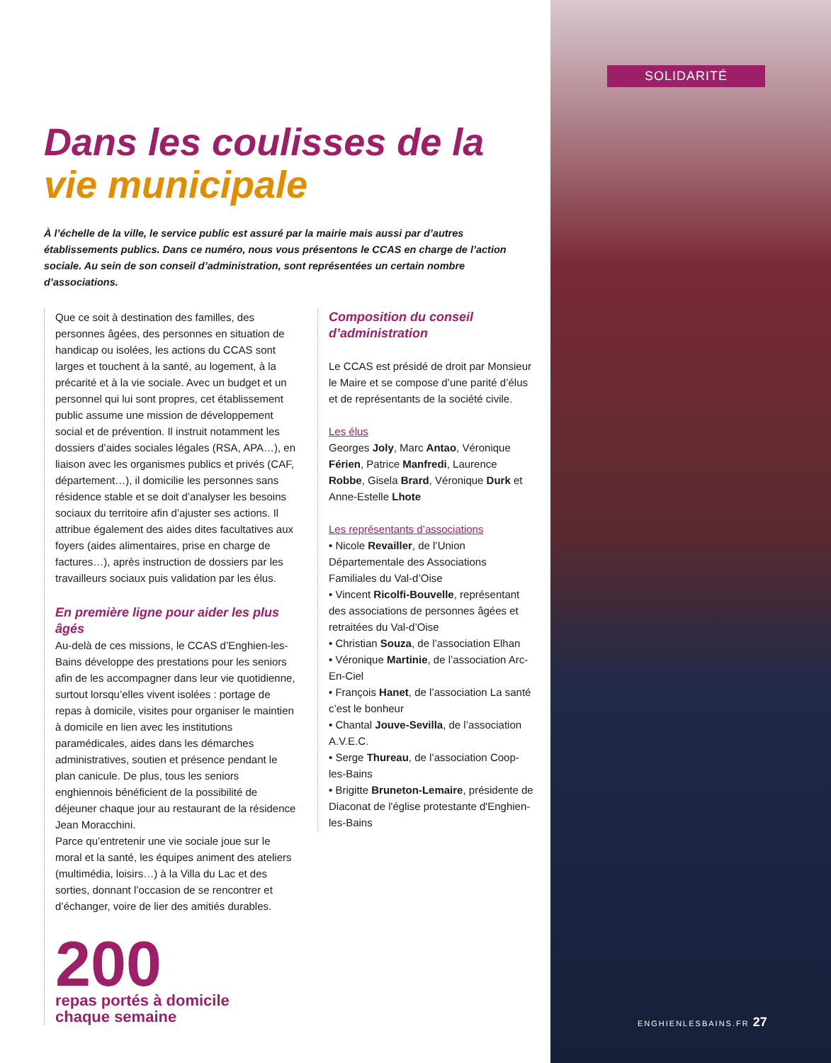SOLIDARITÉ
Dans les coulisses de la
vie municipale
À l’échelle de la ville, le service public est assuré par la mairie mais aussi par d’autres établissements publics. Dans ce numéro, nous vous présentons le CCAS en charge de l’action sociale. Au sein de son conseil d’administration, sont représentées un certain nombre d’associations.
Que ce soit à destination des familles, des personnes âgées, des personnes en situation de handicap ou isolées, les actions du CCAS sont larges et touchent à la santé, au logement, à la précarité et à la vie sociale. Avec un budget et un personnel qui lui sont propres, cet établissement public assume une mission de développement social et de prévention. Il instruit notamment les dossiers d’aides sociales légales (RSA, APA…), en liaison avec les organismes publics et privés (CAF, département…), il domicilie les personnes sans résidence stable et se doit d’analyser les besoins sociaux du territoire afin d’ajuster ses actions. Il attribue également des aides dites facultatives aux foyers (aides alimentaires, prise en charge de factures…), après instruction de dossiers par les travailleurs sociaux puis validation par les élus.
En première ligne pour aider les plus âgés
Au-delà de ces missions, le CCAS d’Enghien-les-Bains développe des prestations pour les seniors afin de les accompagner dans leur vie quotidienne, surtout lorsqu’elles vivent isolées : portage de repas à domicile, visites pour organiser le maintien à domicile en lien avec les institutions paramédicales, aides dans les démarches administratives, soutien et présence pendant le plan canicule. De plus, tous les seniors enghiennois bénéficient de la possibilité de déjeuner chaque jour au restaurant de la résidence Jean Moracchini.
Parce qu’entretenir une vie sociale joue sur le moral et la santé, les équipes animent des ateliers (multimédia, loisirs…) à la Villa du Lac et des sorties, donnant l’occasion de se rencontrer et d’échanger, voire de lier des amitiés durables.
200
repas portés à domicile
chaque semaine
Composition du conseil d’administration
Le CCAS est présidé de droit par Monsieur le Maire et se compose d’une parité d’élus et de représentants de la société civile.
Les élus
Georges Joly, Marc Antao, Véronique Férien, Patrice Manfredi, Laurence Robbe, Gisela Brard, Véronique Durk et Anne-Estelle Lhote
Les représentants d’associations
• Nicole Revailler, de l’Union Départementale des Associations Familiales du Val-d’Oise
• Vincent Ricolfi-Bouvelle, représentant des associations de personnes âgées et retraitées du Val-d’Oise
• Christian Souza, de l’association Elhan
• Véronique Martinie, de l’association Arc-En-Ciel
• François Hanet, de l’association La santé c’est le bonheur
• Chantal Jouve-Sevilla, de l’association A.V.E.C.
• Serge Thureau, de l’association Coop-les-Bains
• Brigitte Bruneton-Lemaire, présidente de Diaconat de l'église protestante d'Enghien-les-Bains
ENGHIENLESBAINS.FR 27